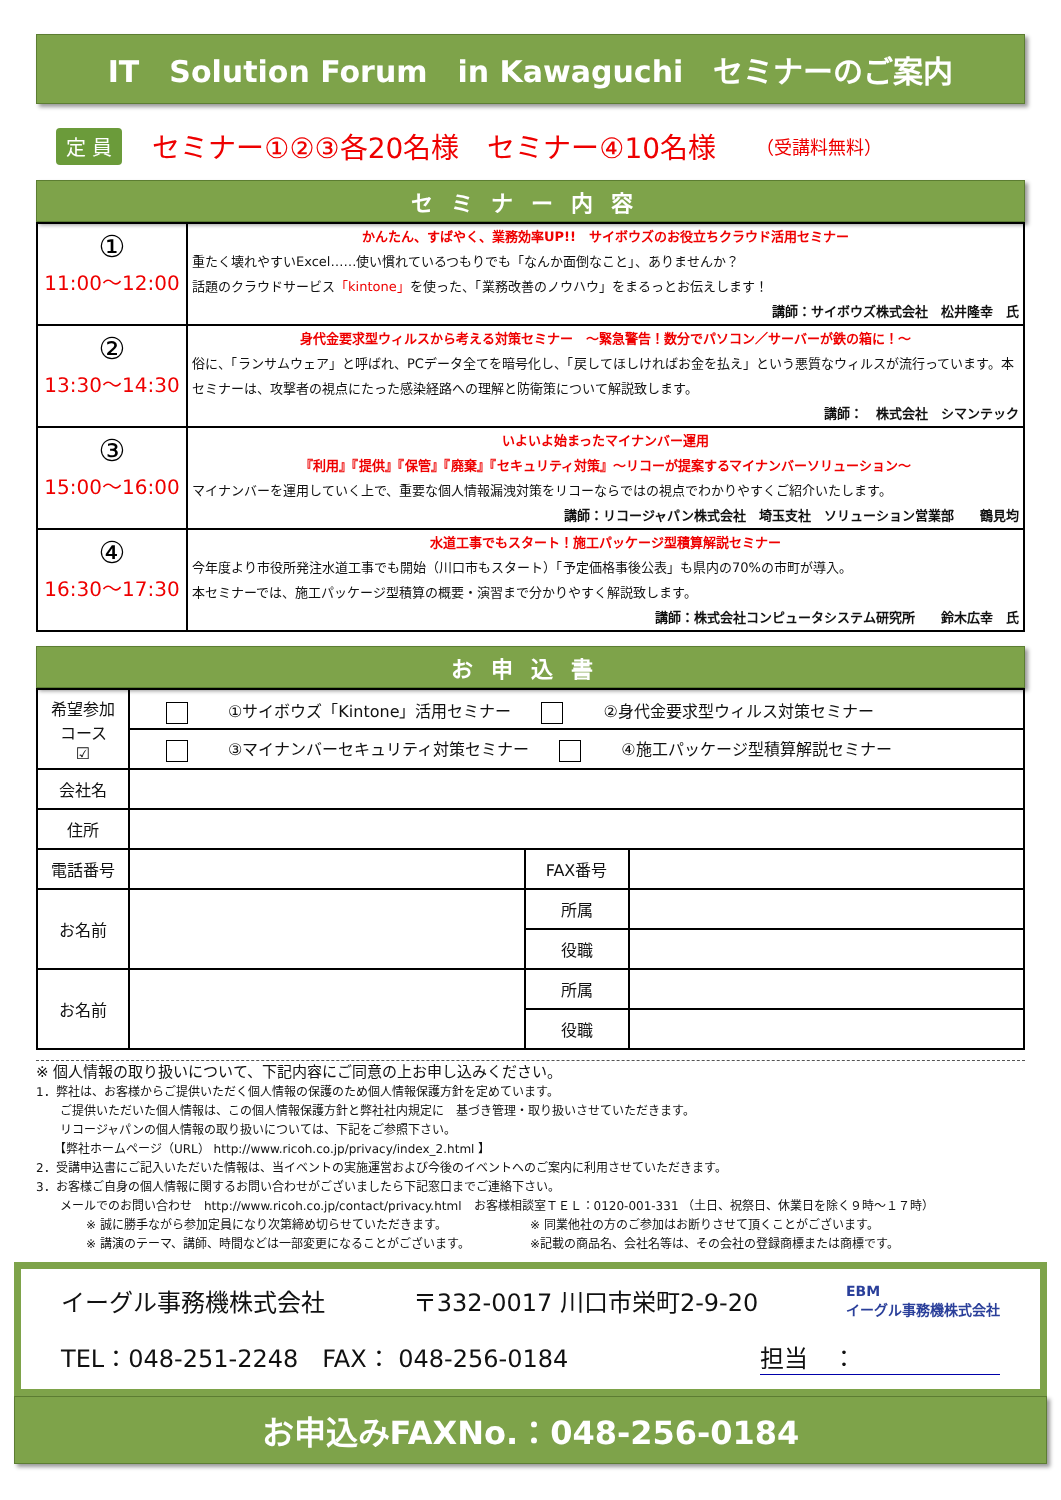IT　Solution Forum　in Kawaguchi　セミナーのご案内
定 員 セミナー①②③各20名様　セミナー④10名様 （受講料無料）
セミナー内容
| ① 11:00～12:00 | かんたん、すばやく、業務効率UP!! サイボウズのお役立ちクラウド活用セミナー 重たく壊れやすいExcel……使い慣れているつもりでも「なんか面倒なこと」、ありませんか？ 話題のクラウドサービス 「kintone」 を使った、「業務改善のノウハウ」をまるっとお伝えします！ 講師：サイボウズ株式会社 松井隆幸 氏 |
| ② 13:30～14:30 | 身代金要求型ウィルスから考える対策セミナー ～緊急警告！数分でパソコン／サーバーが鉄の箱に！～ 俗に、「ランサムウェア」と呼ばれ、PCデータ全てを暗号化し、「戻してほしければお金を払え」という悪質なウィルスが流行っています。本セミナーは、攻撃者の視点にたった感染経路への理解と防衛策について解説致します。 講師： 株式会社 シマンテック |
| ③ 15:00～16:00 | いよいよ始まったマイナンバー運用 『利用』『提供』『保管』『廃棄』『セキュリティ対策』～リコーが提案するマイナンバーソリューション～ マイナンバーを運用していく上で、重要な個人情報漏洩対策をリコーならではの視点でわかりやすくご紹介いたします。 講師：リコージャパン株式会社 埼玉支社 ソリューション営業部 鶴見均 |
| ④ 16:30～17:30 | 水道工事でもスタート！施工パッケージ型積算解説セミナー 今年度より市役所発注水道工事でも開始（川口市もスタート）「予定価格事後公表」も県内の70%の市町が導入。 本セミナーでは、施工パッケージ型積算の概要・演習まで分かりやすく解説致します。 講師：株式会社コンピュータシステム研究所 鈴木広幸 氏 |
お申込書
| 希望参加コース ☑ | ①サイボウズ「Kintone」活用セミナー ②身代金要求型ウィルス対策セミナー | | |
| | ③マイナンバーセキュリティ対策セミナー ④施工パッケージ型積算解説セミナー | | |
| 会社名 | | | |
| 住所 | | | |
| 電話番号 | | FAX番号 | |
| お名前 | | 所属 | |
| | | 役職 | |
| お名前 | | 所属 | |
| | | 役職 | |
※ 個人情報の取り扱いについて、下記内容にご同意の上お申し込みください。
1．弊社は、お客様からご提供いただく個人情報の保護のため個人情報保護方針を定めています。
　　ご提供いただいた個人情報は、この個人情報保護方針と弊社社内規定に　基づき管理・取り扱いさせていただきます。
　　リコージャパンの個人情報の取り扱いについては、下記をご参照下さい。
　　【弊社ホームページ（URL） http://www.ricoh.co.jp/privacy/index_2.html 】
2．受講申込書にご記入いただいた情報は、当イベントの実施運営および今後のイベントへのご案内に利用させていただきます。
3．お客様ご自身の個人情報に関するお問い合わせがございましたら下記窓口までご連絡下さい。
　　メールでのお問い合わせ　http://www.ricoh.co.jp/contact/privacy.html　お客様相談室ＴＥＬ：0120-001-331 （土日、祝祭日、休業日を除く９時～１７時）
※ 誠に勝手ながら参加定員になり次第締め切らせていただきます。
※ 講演のテーマ、講師、時間などは一部変更になることがございます。
※ 同業他社の方のご参加はお断りさせて頂くことがございます。
※記載の商品名、会社名等は、その会社の登録商標または商標です。
イーグル事務機株式会社 〒332-0017 川口市栄町2-9-20 EBM
イーグル事務機株式会社
TEL：048-251-2248　FAX： 048-256-0184 担当　：
お申込みFAXNo.：048-256-0184